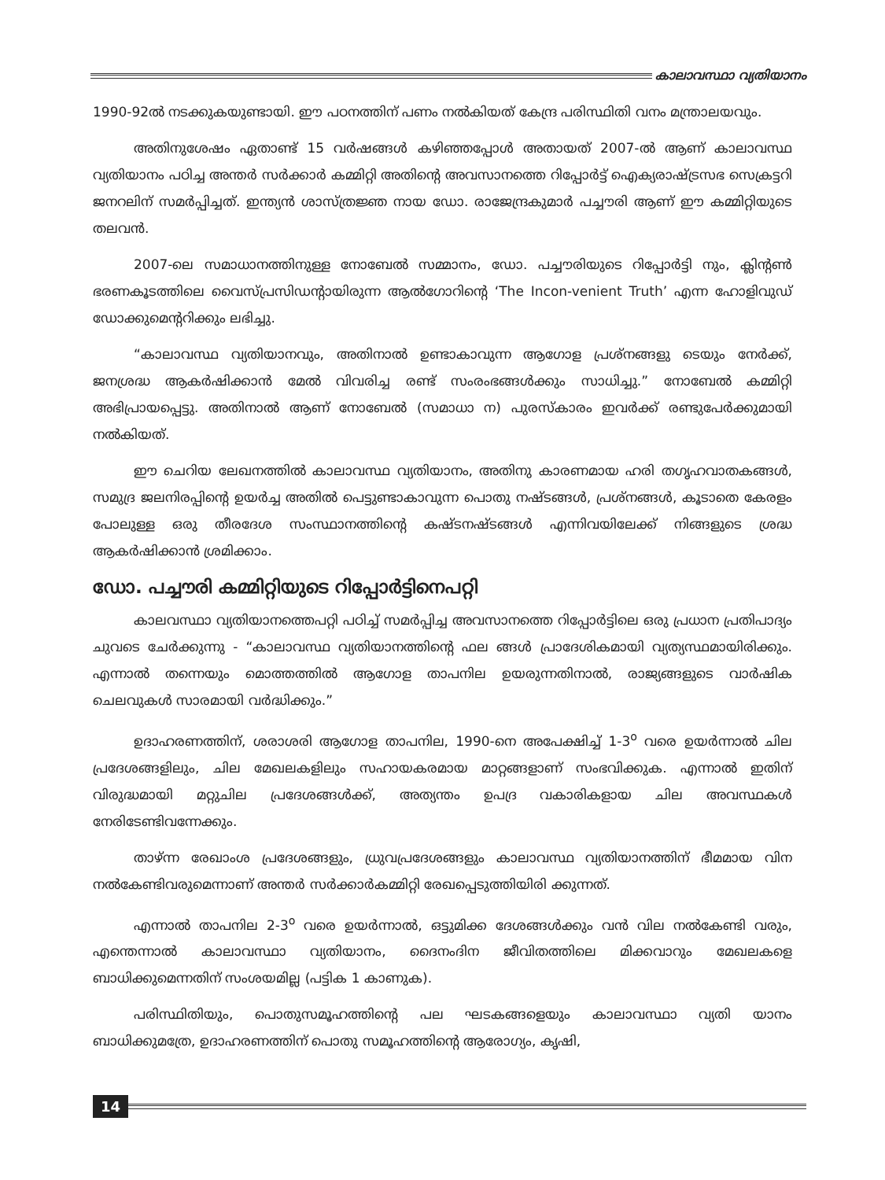കാലാവസ്ഥാ വ്യതിയാനം
1990-92ൽ നടക്കുകയുണ്ടായി. ഈ പഠനത്തിന് പണം നൽകിയത് കേന്ദ്ര പരിസ്ഥിതി വനം മന്ത്രാലയവും.
അതിനുശേഷം ഏതാണ്ട് 15 വർഷങ്ങൾ കഴിഞ്ഞപ്പോൾ അതായത് 2007-ൽ ആണ് കാലാവസ്ഥ വ്യതിയാനം പഠിച്ച അന്തർ സർക്കാർ കമ്മിറ്റി അതിന്റെ അവസാനത്തെ റിപ്പോർട്ട് ഐക്യരാഷ്ട്രസഭ സെക്രട്ടറി ജനറലിന് സമർപ്പിച്ചത്. ഇന്ത്യൻ ശാസ്ത്രജ്ഞ നായ ഡോ. രാജേന്ദ്രകുമാർ പച്ചൗരി ആണ് ഈ കമ്മിറ്റിയുടെ തലവൻ.
2007-ലെ സമാധാനത്തിനുള്ള നോബേൽ സമ്മാനം, ഡോ. പച്ചൗരിയുടെ റിപ്പോർട്ടി നും, ക്ലിന്റൺ ഭരണകൂടത്തിലെ വൈസ്പ്രസിഡന്റായിരുന്ന ആൽഗോറിന്റെ ‘The Incon-venient Truth’ എന്ന ഹോളിവുഡ് ഡോക്കുമെന്ററിക്കും ലഭിച്ചു.
“കാലാവസ്ഥ വ്യതിയാനവും, അതിനാൽ ഉണ്ടാകാവുന്ന ആഗോള പ്രശ്നങ്ങളു ടെയും നേർക്ക്, ജനശ്രദ്ധ ആകർഷിക്കാൻ മേൽ വിവരിച്ച രണ്ട് സംരംഭങ്ങൾക്കും സാധിച്ചു.” നോബേൽ കമ്മിറ്റി അഭിപ്രായപ്പെട്ടു. അതിനാൽ ആണ് നോബേൽ (സമാധാ ന) പുരസ്കാരം ഇവർക്ക് രണ്ടുപേർക്കുമായി നൽകിയത്.
ഈ ചെറിയ ലേഖനത്തിൽ കാലാവസ്ഥ വ്യതിയാനം, അതിനു കാരണമായ ഹരി തഗൃഹവാതകങ്ങൾ, സമുദ്ര ജലനിരപ്പിന്റെ ഉയർച്ച അതിൽ പെട്ടുണ്ടാകാവുന്ന പൊതു നഷ്ടങ്ങൾ, പ്രശ്നങ്ങൾ, കൂടാതെ കേരളം പോലുള്ള ഒരു തീരദേശ സംസ്ഥാനത്തിന്റെ കഷ്ടനഷ്ടങ്ങൾ എന്നിവയിലേക്ക് നിങ്ങളുടെ ശ്രദ്ധ ആകർഷിക്കാൻ ശ്രമിക്കാം.
ഡോ. പച്ചൗരി കമ്മിറ്റിയുടെ റിപ്പോർട്ടിനെപറ്റി
കാലവസ്ഥാ വ്യതിയാനത്തെപറ്റി പഠിച്ച് സമർപ്പിച്ച അവസാനത്തെ റിപ്പോർട്ടിലെ ഒരു പ്രധാന പ്രതിപാദ്യം ചുവടെ ചേർക്കുന്നു - “കാലാവസ്ഥ വ്യതിയാനത്തിന്റെ ഫല ങ്ങൾ പ്രാദേശികമായി വ്യത്യസ്ഥമായിരിക്കും. എന്നാൽ തന്നെയും മൊത്തത്തിൽ ആഗോള താപനില ഉയരുന്നതിനാൽ, രാജ്യങ്ങളുടെ വാർഷിക ചെലവുകൾ സാരമായി വർദ്ധിക്കും.”
ഉദാഹരണത്തിന്, ശരാശരി ആഗോള താപനില, 1990-നെ അപേക്ഷിച്ച് 1-3<sup>o</sup> വരെ ഉയർന്നാൽ ചില പ്രദേശങ്ങളിലും, ചില മേഖലകളിലും സഹായകരമായ മാറ്റങ്ങളാണ് സംഭവിക്കുക. എന്നാൽ ഇതിന് വിരുദ്ധമായി മറ്റുചില പ്രദേശങ്ങൾക്ക്, അത്യന്തം ഉപദ്ര വകാരികളായ ചില അവസ്ഥകൾ നേരിടേണ്ടിവന്നേക്കും.
താഴ്ന്ന രേഖാംശ പ്രദേശങ്ങളും, ധ്രുവപ്രദേശങ്ങളും കാലാവസ്ഥ വ്യതിയാനത്തിന് ഭീമമായ വിന നൽകേണ്ടിവരുമെന്നാണ് അന്തർ സർക്കാർകമ്മിറ്റി രേഖപ്പെടുത്തിയിരി ക്കുന്നത്.
എന്നാൽ താപനില 2-3<sup>o</sup> വരെ ഉയർന്നാൽ, ഒട്ടുമിക്ക ദേശങ്ങൾക്കും വൻ വില നൽകേണ്ടി വരും, എന്തെന്നാൽ കാലാവസ്ഥാ വ്യതിയാനം, ദൈനംദിന ജീവിതത്തിലെ മിക്കവാറും മേഖലകളെ ബാധിക്കുമെന്നതിന് സംശയമില്ല (പട്ടിക 1 കാണുക).
പരിസ്ഥിതിയും, പൊതുസമൂഹത്തിന്റെ പല ഘടകങ്ങളെയും കാലാവസ്ഥാ വ്യതി യാനം ബാധിക്കുമത്രേ, ഉദാഹരണത്തിന് പൊതു സമൂഹത്തിന്റെ ആരോഗ്യം, കൃഷി,
14